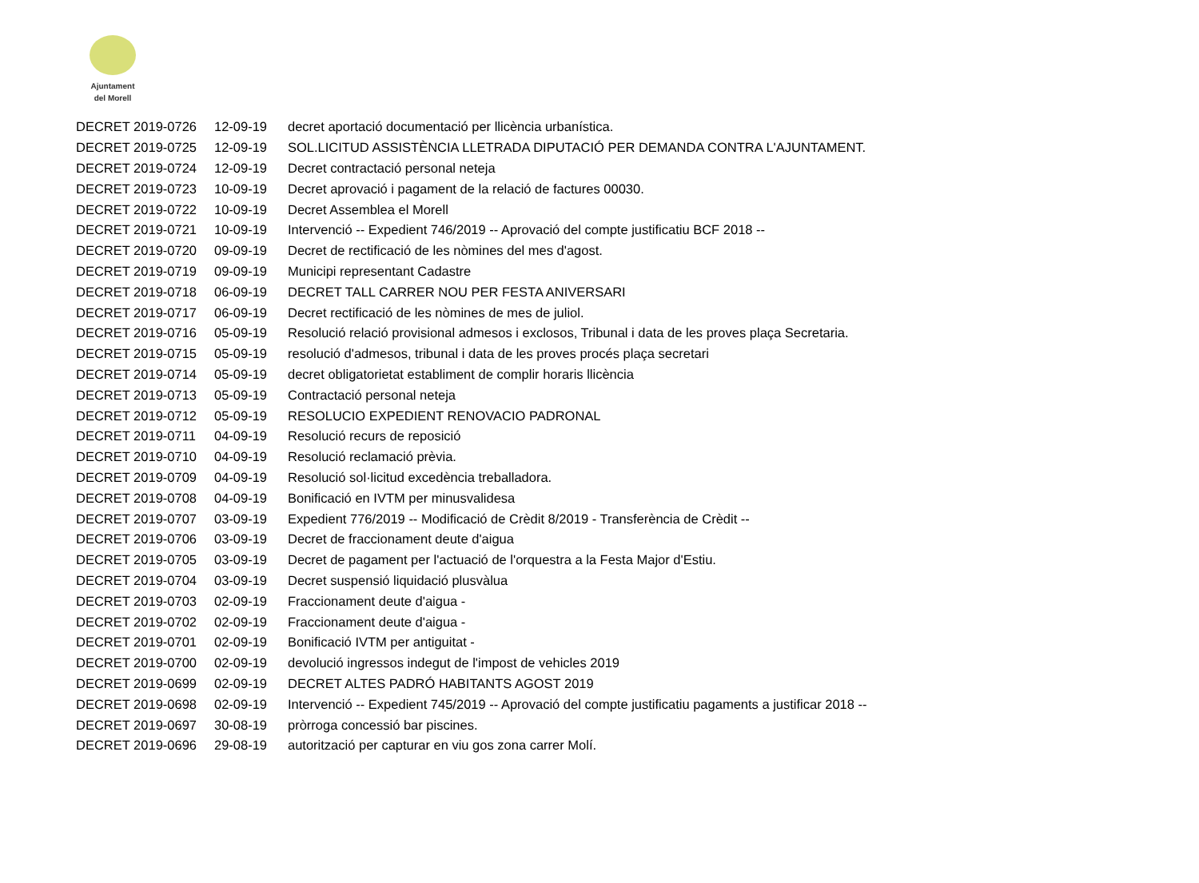Ajuntament
del Morell
| DECRET 2019-0726 | 12-09-19 | decret aportació documentació per llicència urbanística. |
| DECRET 2019-0725 | 12-09-19 | SOL.LICITUD ASSISTÈNCIA LLETRADA DIPUTACIÓ PER DEMANDA CONTRA L'AJUNTAMENT. |
| DECRET 2019-0724 | 12-09-19 | Decret contractació personal neteja |
| DECRET 2019-0723 | 10-09-19 | Decret aprovació i pagament de la relació de factures 00030. |
| DECRET 2019-0722 | 10-09-19 | Decret Assemblea el Morell |
| DECRET 2019-0721 | 10-09-19 | Intervenció -- Expedient 746/2019 -- Aprovació del compte justificatiu BCF 2018 -- |
| DECRET 2019-0720 | 09-09-19 | Decret de rectificació de les nòmines del mes d'agost. |
| DECRET 2019-0719 | 09-09-19 | Municipi representant Cadastre |
| DECRET 2019-0718 | 06-09-19 | DECRET TALL CARRER NOU PER FESTA ANIVERSARI |
| DECRET 2019-0717 | 06-09-19 | Decret rectificació de les nòmines de mes de juliol. |
| DECRET 2019-0716 | 05-09-19 | Resolució relació provisional admesos i exclosos, Tribunal i data de les proves plaça Secretaria. |
| DECRET 2019-0715 | 05-09-19 | resolució d'admesos, tribunal i data de les proves procés plaça secretari |
| DECRET 2019-0714 | 05-09-19 | decret obligatorietat establiment de complir horaris llicència |
| DECRET 2019-0713 | 05-09-19 | Contractació personal neteja |
| DECRET 2019-0712 | 05-09-19 | RESOLUCIO EXPEDIENT RENOVACIO PADRONAL |
| DECRET 2019-0711 | 04-09-19 | Resolució recurs de reposició |
| DECRET 2019-0710 | 04-09-19 | Resolució reclamació prèvia. |
| DECRET 2019-0709 | 04-09-19 | Resolució sol·licitud excedència treballadora. |
| DECRET 2019-0708 | 04-09-19 | Bonificació en IVTM per minusvalidesa |
| DECRET 2019-0707 | 03-09-19 | Expedient 776/2019 -- Modificació de Crèdit 8/2019 - Transferència de Crèdit -- |
| DECRET 2019-0706 | 03-09-19 | Decret de fraccionament deute d'aigua |
| DECRET 2019-0705 | 03-09-19 | Decret de pagament per l'actuació de l'orquestra a la Festa Major d'Estiu. |
| DECRET 2019-0704 | 03-09-19 | Decret suspensió liquidació plusvàlua |
| DECRET 2019-0703 | 02-09-19 | Fraccionament deute d'aigua - |
| DECRET 2019-0702 | 02-09-19 | Fraccionament deute d'aigua - |
| DECRET 2019-0701 | 02-09-19 | Bonificació IVTM per antiguitat - |
| DECRET 2019-0700 | 02-09-19 | devolució ingressos indegut de l'impost de vehicles 2019 |
| DECRET 2019-0699 | 02-09-19 | DECRET ALTES PADRÓ HABITANTS AGOST 2019 |
| DECRET 2019-0698 | 02-09-19 | Intervenció -- Expedient 745/2019 -- Aprovació del compte justificatiu pagaments a justificar 2018 -- |
| DECRET 2019-0697 | 30-08-19 | pròrroga concessió bar piscines. |
| DECRET 2019-0696 | 29-08-19 | autorització per capturar en viu gos zona carrer Molí. |